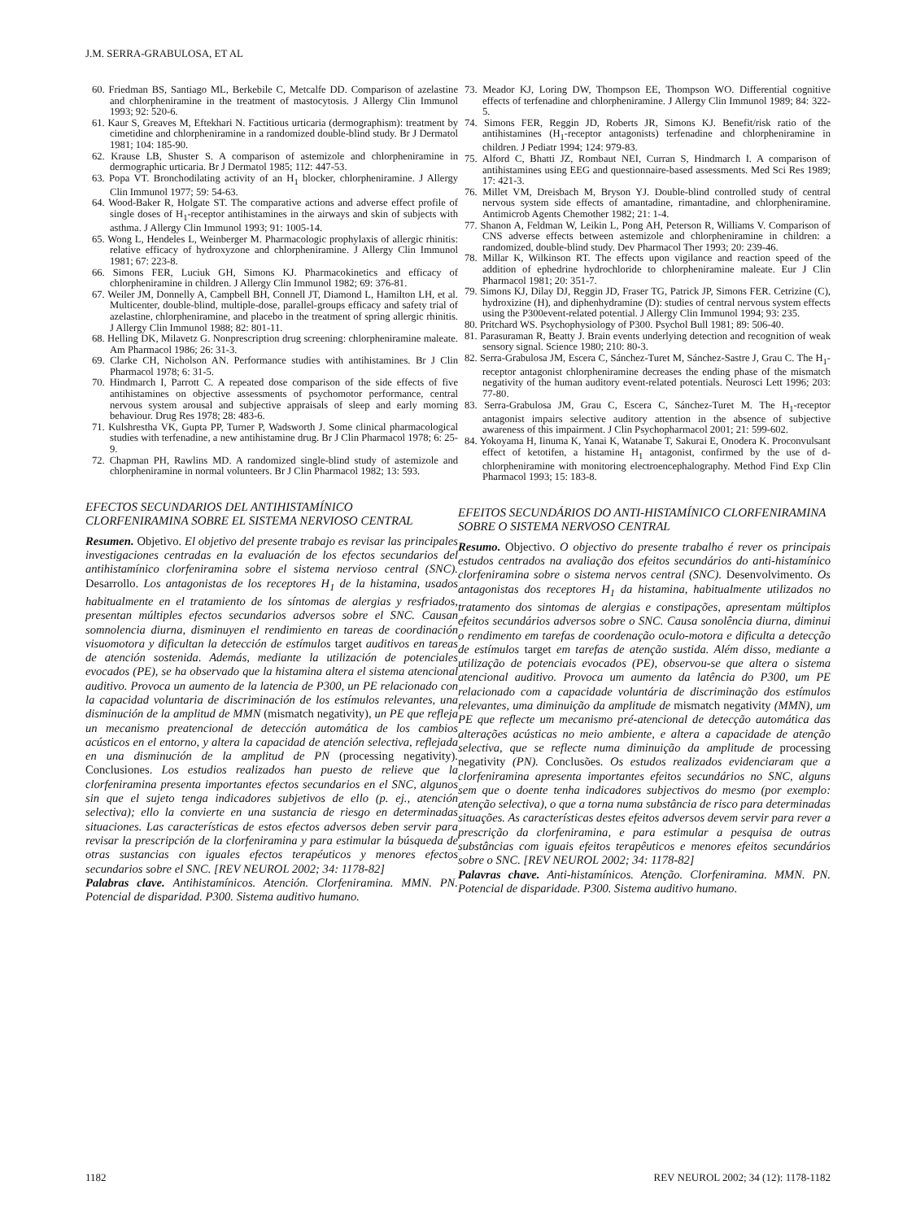J.M. SERRA-GRABULOSA, ET AL
60. Friedman BS, Santiago ML, Berkebile C, Metcalfe DD. Comparison of azelastine and chlorpheniramine in the treatment of mastocytosis. J Allergy Clin Immunol 1993; 92: 520-6.
61. Kaur S, Greaves M, Eftekhari N. Factitious urticaria (dermographism): treatment by cimetidine and chlorpheniramine in a randomized double-blind study. Br J Dermatol 1981; 104: 185-90.
62. Krause LB, Shuster S. A comparison of astemizole and chlorpheniramine in dermographic urticaria. Br J Dermatol 1985; 112: 447-53.
63. Popa VT. Bronchodilating activity of an H<sub>1</sub> blocker, chlorpheniramine. J Allergy Clin Immunol 1977; 59: 54-63.
64. Wood-Baker R, Holgate ST. The comparative actions and adverse effect profile of single doses of H<sub>1</sub>-receptor antihistamines in the airways and skin of subjects with asthma. J Allergy Clin Immunol 1993; 91: 1005-14.
65. Wong L, Hendeles L, Weinberger M. Pharmacologic prophylaxis of allergic rhinitis: relative efficacy of hydroxyzone and chlorpheniramine. J Allergy Clin Immunol 1981; 67: 223-8.
66. Simons FER, Luciuk GH, Simons KJ. Pharmacokinetics and efficacy of chlorpheniramine in children. J Allergy Clin Immunol 1982; 69: 376-81.
67. Weiler JM, Donnelly A, Campbell BH, Connell JT, Diamond L, Hamilton LH, et al. Multicenter, double-blind, multiple-dose, parallel-groups efficacy and safety trial of azelastine, chlorpheniramine, and placebo in the treatment of spring allergic rhinitis. J Allergy Clin Immunol 1988; 82: 801-11.
68. Helling DK, Milavetz G. Nonprescription drug screening: chlorpheniramine maleate. Am Pharmacol 1986; 26: 31-3.
69. Clarke CH, Nicholson AN. Performance studies with antihistamines. Br J Clin Pharmacol 1978; 6: 31-5.
70. Hindmarch I, Parrott C. A repeated dose comparison of the side effects of five antihistamines on objective assessments of psychomotor performance, central nervous system arousal and subjective appraisals of sleep and early morning behaviour. Drug Res 1978; 28: 483-6.
71. Kulshrestha VK, Gupta PP, Turner P, Wadsworth J. Some clinical pharmacological studies with terfenadine, a new antihistamine drug. Br J Clin Pharmacol 1978; 6: 25-9.
72. Chapman PH, Rawlins MD. A randomized single-blind study of astemizole and chlorpheniramine in normal volunteers. Br J Clin Pharmacol 1982; 13: 593.
EFECTOS SECUNDARIOS DEL ANTIHISTAMÍNICO CLORFENIRAMINA SOBRE EL SISTEMA NERVIOSO CENTRAL
Resumen. Objetivo. El objetivo del presente trabajo es revisar las principales investigaciones centradas en la evaluación de los efectos secundarios del antihistamínico clorfeniramina sobre el sistema nervioso central (SNC). Desarrollo. Los antagonistas de los receptores H<sub>1</sub> de la histamina, usados habitualmente en el tratamiento de los síntomas de alergias y resfriados, presentan múltiples efectos secundarios adversos sobre el SNC. Causan somnolencia diurna, disminuyen el rendimiento en tareas de coordinación visuomotora y dificultan la detección de estímulos target auditivos en tareas de atención sostenida. Además, mediante la utilización de potenciales evocados (PE), se ha observado que la histamina altera el sistema atencional auditivo. Provoca un aumento de la latencia de P300, un PE relacionado con la capacidad voluntaria de discriminación de los estímulos relevantes, una disminución de la amplitud de MMN (mismatch negativity), un PE que refleja un mecanismo preatencional de detección automática de los cambios acústicos en el entorno, y altera la capacidad de atención selectiva, reflejada en una disminución de la amplitud de PN (processing negativity). Conclusiones. Los estudios realizados han puesto de relieve que la clorfeniramina presenta importantes efectos secundarios en el SNC, algunos sin que el sujeto tenga indicadores subjetivos de ello (p. ej., atención selectiva); ello la convierte en una sustancia de riesgo en determinadas situaciones. Las características de estos efectos adversos deben servir para revisar la prescripción de la clorfeniramina y para estimular la búsqueda de otras sustancias con iguales efectos terapéuticos y menores efectos secundarios sobre el SNC. [REV NEUROL 2002; 34: 1178-82]
Palabras clave. Antihistamínicos. Atención. Clorfeniramina. MMN. PN. Potencial de disparidad. P300. Sistema auditivo humano.
73. Meador KJ, Loring DW, Thompson EE, Thompson WO. Differential cognitive effects of terfenadine and chlorpheniramine. J Allergy Clin Immunol 1989; 84: 322-5.
74. Simons FER, Reggin JD, Roberts JR, Simons KJ. Benefit/risk ratio of the antihistamines (H<sub>1</sub>-receptor antagonists) terfenadine and chlorpheniramine in children. J Pediatr 1994; 124: 979-83.
75. Alford C, Bhatti JZ, Rombaut NEI, Curran S, Hindmarch I. A comparison of antihistamines using EEG and questionnaire-based assessments. Med Sci Res 1989; 17: 421-3.
76. Millet VM, Dreisbach M, Bryson YJ. Double-blind controlled study of central nervous system side effects of amantadine, rimantadine, and chlorpheniramine. Antimicrob Agents Chemother 1982; 21: 1-4.
77. Shanon A, Feldman W, Leikin L, Pong AH, Peterson R, Williams V. Comparison of CNS adverse effects between astemizole and chlorpheniramine in children: a randomized, double-blind study. Dev Pharmacol Ther 1993; 20: 239-46.
78. Millar K, Wilkinson RT. The effects upon vigilance and reaction speed of the addition of ephedrine hydrochloride to chlorpheniramine maleate. Eur J Clin Pharmacol 1981; 20: 351-7.
79. Simons KJ, Dilay DJ, Reggin JD, Fraser TG, Patrick JP, Simons FER. Cetrizine (C), hydroxizine (H), and diphenhydramine (D): studies of central nervous system effects using the P300event-related potential. J Allergy Clin Immunol 1994; 93: 235.
80. Pritchard WS. Psychophysiology of P300. Psychol Bull 1981; 89: 506-40.
81. Parasuraman R, Beatty J. Brain events underlying detection and recognition of weak sensory signal. Science 1980; 210: 80-3.
82. Serra-Grabulosa JM, Escera C, Sánchez-Turet M, Sánchez-Sastre J, Grau C. The H<sub>1</sub>-receptor antagonist chlorpheniramine decreases the ending phase of the mismatch negativity of the human auditory event-related potentials. Neurosci Lett 1996; 203: 77-80.
83. Serra-Grabulosa JM, Grau C, Escera C, Sánchez-Turet M. The H<sub>1</sub>-receptor antagonist impairs selective auditory attention in the absence of subjective awareness of this impairment. J Clin Psychopharmacol 2001; 21: 599-602.
84. Yokoyama H, Iinuma K, Yanai K, Watanabe T, Sakurai E, Onodera K. Proconvulsant effect of ketotifen, a histamine H<sub>1</sub> antagonist, confirmed by the use of d-chlorpheniramine with monitoring electroencephalography. Method Find Exp Clin Pharmacol 1993; 15: 183-8.
EFEITOS SECUNDÁRIOS DO ANTI-HISTAMÍNICO CLORFENIRAMINA SOBRE O SISTEMA NERVOSO CENTRAL
Resumo. Objectivo. O objectivo do presente trabalho é rever os principais estudos centrados na avaliação dos efeitos secundários do anti-histamínico clorfeniramina sobre o sistema nervos central (SNC). Desenvolvimento. Os antagonistas dos receptores H<sub>1</sub> da histamina, habitualmente utilizados no tratamento dos sintomas de alergias e constipações, apresentam múltiplos efeitos secundários adversos sobre o SNC. Causa sonolência diurna, diminui o rendimento em tarefas de coordenação oculo-motora e dificulta a detecção de estímulos target em tarefas de atenção sustida. Além disso, mediante a utilização de potenciais evocados (PE), observou-se que altera o sistema atencional auditivo. Provoca um aumento da latência do P300, um PE relacionado com a capacidade voluntária de discriminação dos estímulos relevantes, uma diminuição da amplitude de mismatch negativity (MMN), um PE que reflecte um mecanismo pré-atencional de detecção automática das alterações acústicas no meio ambiente, e altera a capacidade de atenção selectiva, que se reflecte numa diminuição da amplitude de processing negativity (PN). Conclusões. Os estudos realizados evidenciaram que a clorfeniramina apresenta importantes efeitos secundários no SNC, alguns sem que o doente tenha indicadores subjectivos do mesmo (por exemplo: atenção selectiva), o que a torna numa substância de risco para determinadas situações. As características destes efeitos adversos devem servir para rever a prescrição da clorfeniramina, e para estimular a pesquisa de outras substâncias com iguais efeitos terapêuticos e menores efeitos secundários sobre o SNC. [REV NEUROL 2002; 34: 1178-82]
Palavras chave. Anti-histamínicos. Atenção. Clorfeniramina. MMN. PN. Potencial de disparidade. P300. Sistema auditivo humano.
1182 REV NEUROL 2002; 34 (12): 1178-1182